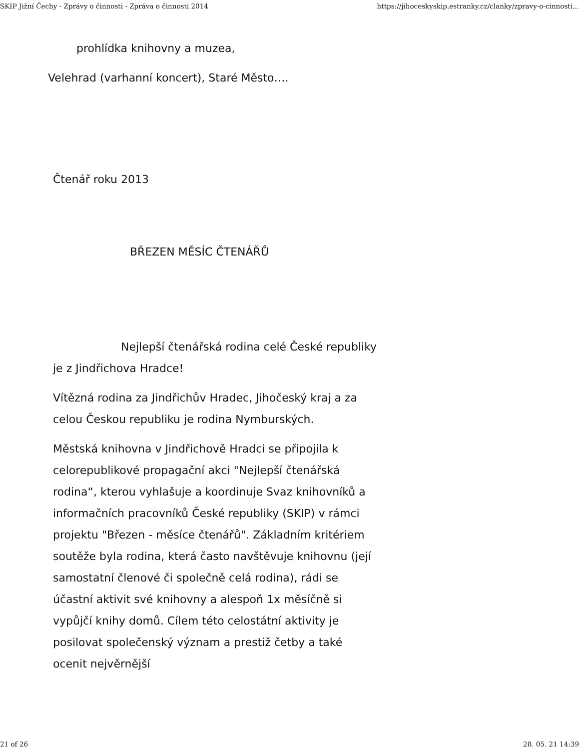SKIP Jižní Čechy - Zprávy o činnosti - Zpráva o činnosti 2014 https://jihoceskyskip.estranky.cz/clanky/zpravy-o-cinnosti...
prohlídka knihovny a muzea,
Velehrad (varhanní koncert), Staré Město….
Čtenář roku 2013
BŘEZEN MĚSÍC ČTENÁŘŮ
Nejlepší čtenářská rodina celé České republiky je z Jindřichova Hradce!
Vítězná rodina za Jindřichův Hradec, Jihočeský kraj a za celou Českou republiku je rodina Nymburských.
Městská knihovna v Jindřichově Hradci se připojila k celorepublikové propagační akci "Nejlepší čtenářská rodina“, kterou vyhlašuje a koordinuje Svaz knihovníků a informačních pracovníků České republiky (SKIP) v rámci projektu "Březen - měsíce čtenářů". Základním kritériem soutěže byla rodina, která často navštěvuje knihovnu (její samostatní členové či společně celá rodina), rádi se účastní aktivit své knihovny a alespoň 1x měsíčně si vypůjčí knihy domů. Cílem této celostátní aktivity je posilovat společenský význam a prestiž četby a také ocenit nejvěrnější
21 of 26 28. 05. 21 14:39